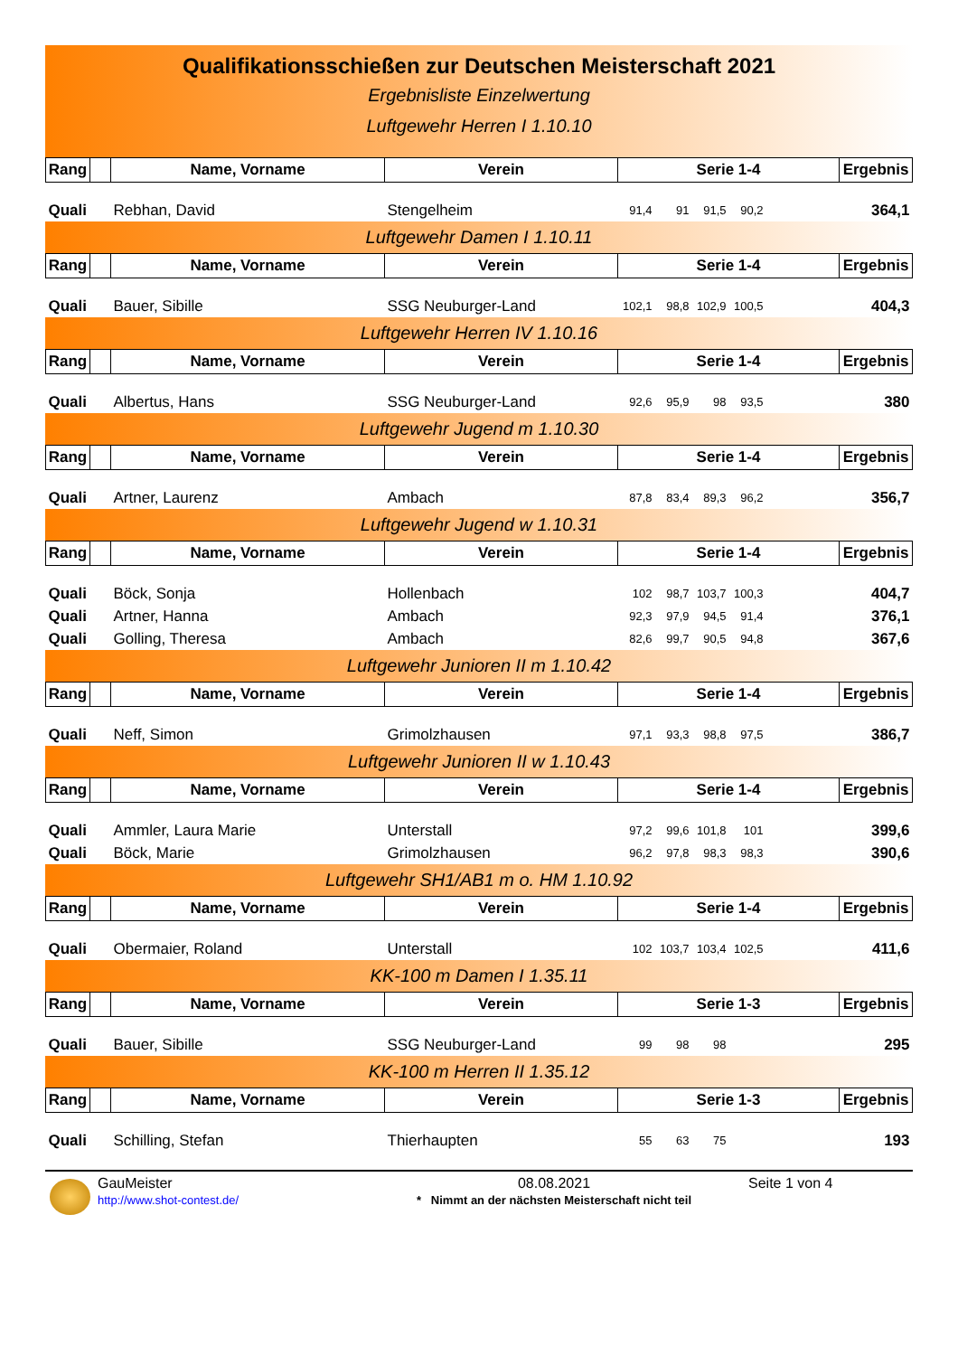Qualifikationsschießen zur Deutschen Meisterschaft 2021
Ergebnisliste Einzelwertung
Luftgewehr Herren I 1.10.10
| Rang | | Name, Vorname | Verein | Serie 1-4 | | | | | Ergebnis |
| --- | --- | --- | --- | --- | --- | --- | --- | --- | --- |
| Quali | | Rebhan, David | Stengelheim | 91,4 | 91 | 91,5 | 90,2 | | 364,1 |
Luftgewehr Damen I 1.10.11
| Rang | | Name, Vorname | Verein | Serie 1-4 | | | | | Ergebnis |
| --- | --- | --- | --- | --- | --- | --- | --- | --- | --- |
| Quali | | Bauer, Sibille | SSG Neuburger-Land | 102,1 | 98,8 | 102,9 | 100,5 | | 404,3 |
Luftgewehr Herren IV 1.10.16
| Rang | | Name, Vorname | Verein | Serie 1-4 | | | | | Ergebnis |
| --- | --- | --- | --- | --- | --- | --- | --- | --- | --- |
| Quali | | Albertus, Hans | SSG Neuburger-Land | 92,6 | 95,9 | 98 | 93,5 | | 380 |
Luftgewehr Jugend m 1.10.30
| Rang | | Name, Vorname | Verein | Serie 1-4 | | | | | Ergebnis |
| --- | --- | --- | --- | --- | --- | --- | --- | --- | --- |
| Quali | | Artner, Laurenz | Ambach | 87,8 | 83,4 | 89,3 | 96,2 | | 356,7 |
Luftgewehr Jugend w 1.10.31
| Rang | | Name, Vorname | Verein | Serie 1-4 | | | | | Ergebnis |
| --- | --- | --- | --- | --- | --- | --- | --- | --- | --- |
| Quali | | Böck, Sonja | Hollenbach | 102 | 98,7 | 103,7 | 100,3 | | 404,7 |
| Quali | | Artner, Hanna | Ambach | 92,3 | 97,9 | 94,5 | 91,4 | | 376,1 |
| Quali | | Golling, Theresa | Ambach | 82,6 | 99,7 | 90,5 | 94,8 | | 367,6 |
Luftgewehr Junioren II m 1.10.42
| Rang | | Name, Vorname | Verein | Serie 1-4 | | | | | Ergebnis |
| --- | --- | --- | --- | --- | --- | --- | --- | --- | --- |
| Quali | | Neff, Simon | Grimolzhausen | 97,1 | 93,3 | 98,8 | 97,5 | | 386,7 |
Luftgewehr Junioren II w 1.10.43
| Rang | | Name, Vorname | Verein | Serie 1-4 | | | | | Ergebnis |
| --- | --- | --- | --- | --- | --- | --- | --- | --- | --- |
| Quali | | Ammler, Laura Marie | Unterstall | 97,2 | 99,6 | 101,8 | 101 | | 399,6 |
| Quali | | Böck, Marie | Grimolzhausen | 96,2 | 97,8 | 98,3 | 98,3 | | 390,6 |
Luftgewehr SH1/AB1 m o. HM 1.10.92
| Rang | | Name, Vorname | Verein | Serie 1-4 | | | | | Ergebnis |
| --- | --- | --- | --- | --- | --- | --- | --- | --- | --- |
| Quali | | Obermaier, Roland | Unterstall | 102 | 103,7 | 103,4 | 102,5 | | 411,6 |
KK-100 m Damen I 1.35.11
| Rang | | Name, Vorname | Verein | Serie 1-3 | | | | | Ergebnis |
| --- | --- | --- | --- | --- | --- | --- | --- | --- | --- |
| Quali | | Bauer, Sibille | SSG Neuburger-Land | 99 | 98 | 98 | | | 295 |
KK-100 m Herren II 1.35.12
| Rang | | Name, Vorname | Verein | Serie 1-3 | | | | | Ergebnis |
| --- | --- | --- | --- | --- | --- | --- | --- | --- | --- |
| Quali | | Schilling, Stefan | Thierhaupten | 55 | 63 | 75 | | | 193 |
GauMeister
http://www.shot-contest.de/
08.08.2021
* Nimmt an der nächsten Meisterschaft nicht teil
Seite 1 von 4